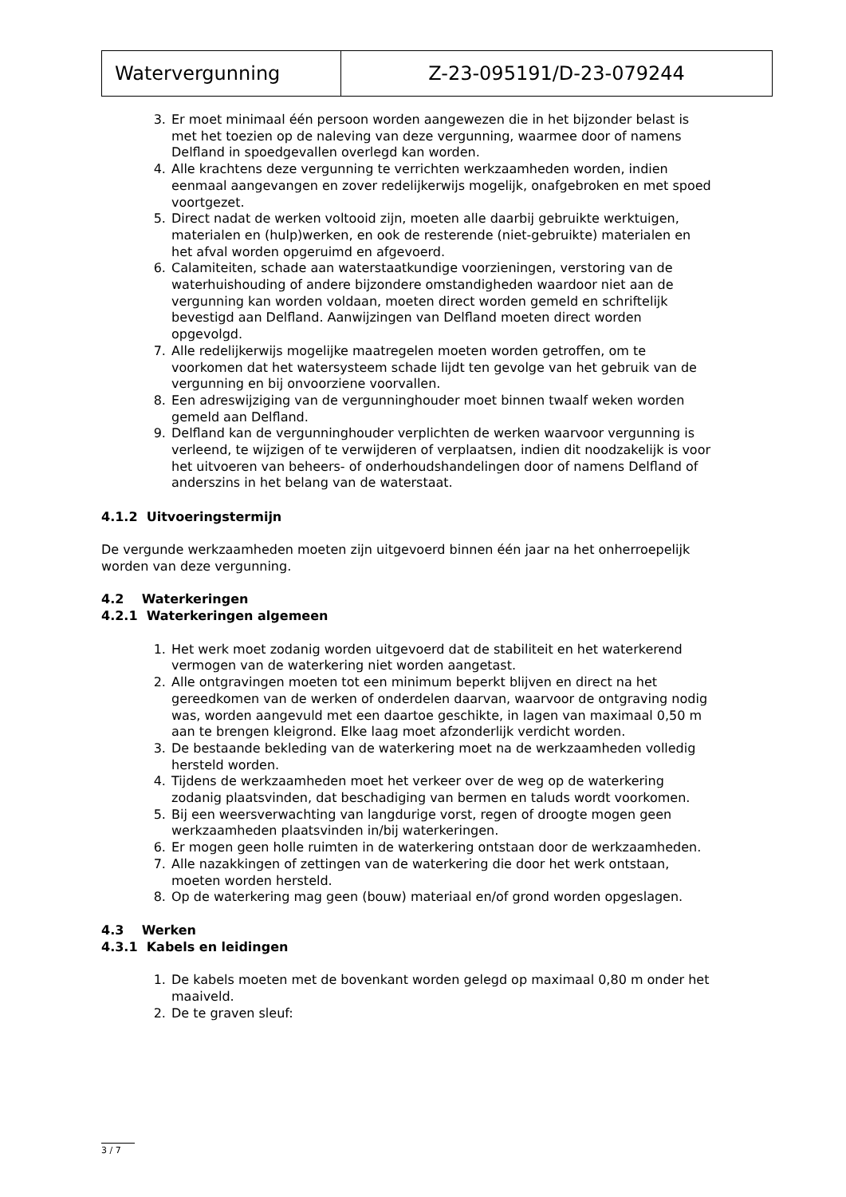| Watervergunning | Z-23-095191/D-23-079244 |
3. Er moet minimaal één persoon worden aangewezen die in het bijzonder belast is met het toezien op de naleving van deze vergunning, waarmee door of namens Delfland in spoedgevallen overlegd kan worden.
4. Alle krachtens deze vergunning te verrichten werkzaamheden worden, indien eenmaal aangevangen en zover redelijkerwijs mogelijk, onafgebroken en met spoed voortgezet.
5. Direct nadat de werken voltooid zijn, moeten alle daarbij gebruikte werktuigen, materialen en (hulp)werken, en ook de resterende (niet-gebruikte) materialen en het afval worden opgeruimd en afgevoerd.
6. Calamiteiten, schade aan waterstaatkundige voorzieningen, verstoring van de waterhuishouding of andere bijzondere omstandigheden waardoor niet aan de vergunning kan worden voldaan, moeten direct worden gemeld en schriftelijk bevestigd aan Delfland. Aanwijzingen van Delfland moeten direct worden opgevolgd.
7. Alle redelijkerwijs mogelijke maatregelen moeten worden getroffen, om te voorkomen dat het watersysteem schade lijdt ten gevolge van het gebruik van de vergunning en bij onvoorziene voorvallen.
8. Een adreswijziging van de vergunninghouder moet binnen twaalf weken worden gemeld aan Delfland.
9. Delfland kan de vergunninghouder verplichten de werken waarvoor vergunning is verleend, te wijzigen of te verwijderen of verplaatsen, indien dit noodzakelijk is voor het uitvoeren van beheers- of onderhoudshandelingen door of namens Delfland of anderszins in het belang van de waterstaat.
4.1.2 Uitvoeringstermijn
De vergunde werkzaamheden moeten zijn uitgevoerd binnen één jaar na het onherroepelijk worden van deze vergunning.
4.2 Waterkeringen
4.2.1 Waterkeringen algemeen
1. Het werk moet zodanig worden uitgevoerd dat de stabiliteit en het waterkerend vermogen van de waterkering niet worden aangetast.
2. Alle ontgravingen moeten tot een minimum beperkt blijven en direct na het gereedkomen van de werken of onderdelen daarvan, waarvoor de ontgraving nodig was, worden aangevuld met een daartoe geschikte, in lagen van maximaal 0,50 m aan te brengen kleigrond. Elke laag moet afzonderlijk verdicht worden.
3. De bestaande bekleding van de waterkering moet na de werkzaamheden volledig hersteld worden.
4. Tijdens de werkzaamheden moet het verkeer over de weg op de waterkering zodanig plaatsvinden, dat beschadiging van bermen en taluds wordt voorkomen.
5. Bij een weersverwachting van langdurige vorst, regen of droogte mogen geen werkzaamheden plaatsvinden in/bij waterkeringen.
6. Er mogen geen holle ruimten in de waterkering ontstaan door de werkzaamheden.
7. Alle nazakkingen of zettingen van de waterkering die door het werk ontstaan, moeten worden hersteld.
8. Op de waterkering mag geen (bouw) materiaal en/of grond worden opgeslagen.
4.3 Werken
4.3.1 Kabels en leidingen
1. De kabels moeten met de bovenkant worden gelegd op maximaal 0,80 m onder het maaiveld.
2. De te graven sleuf:
3 / 7